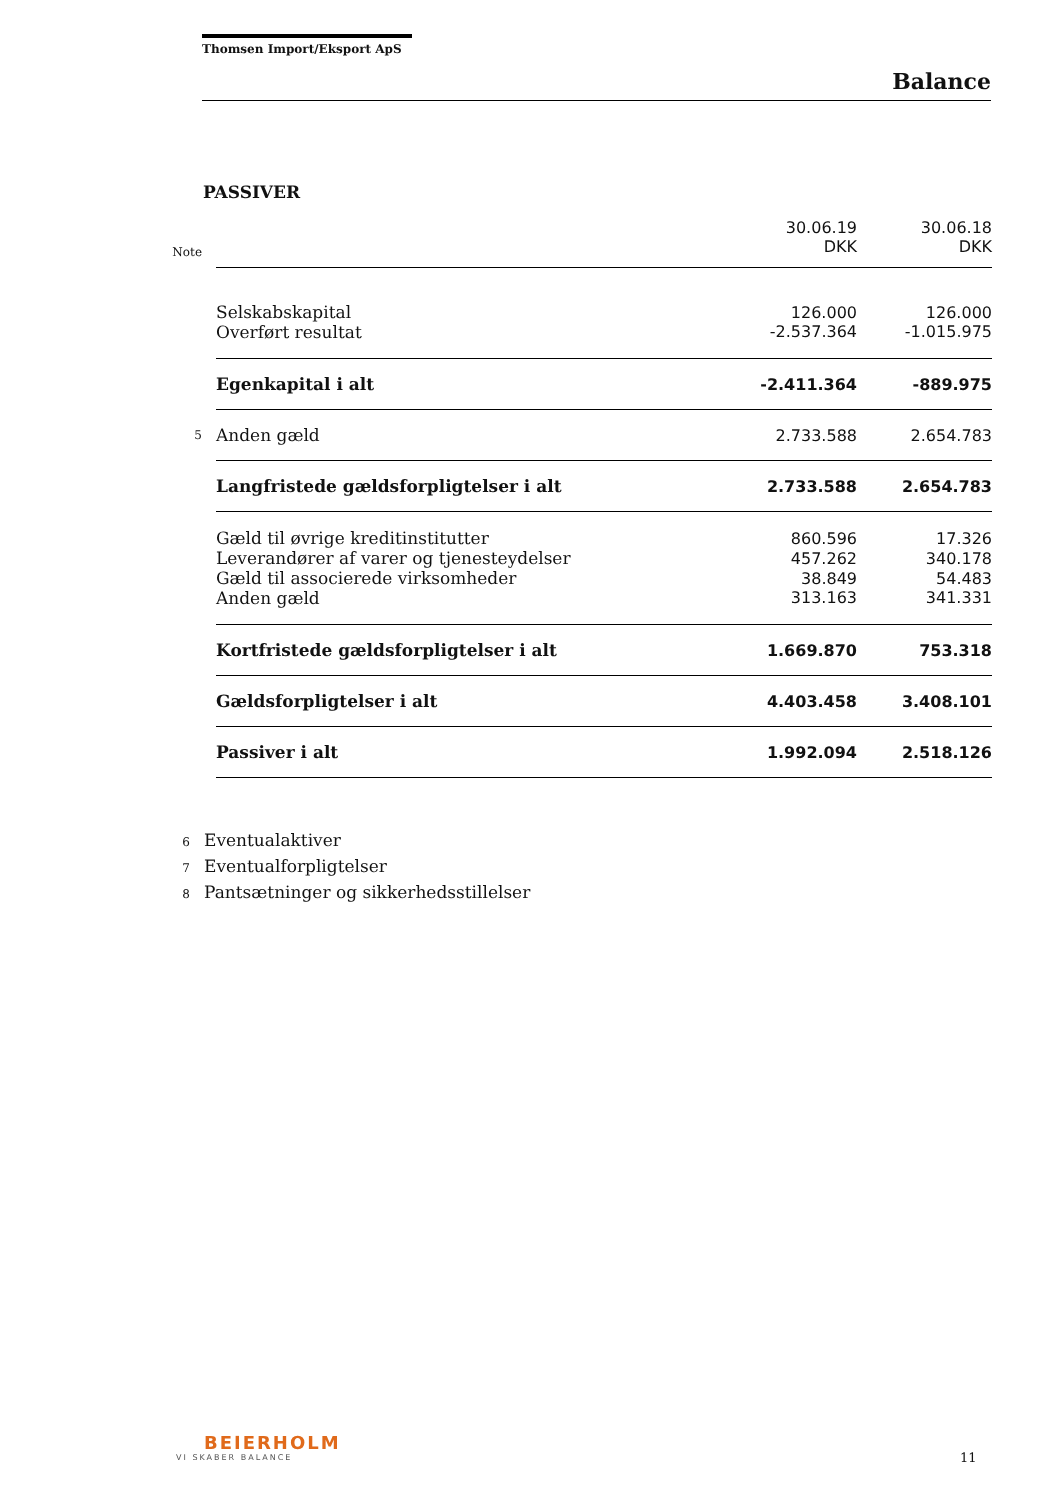Thomsen Import/Eksport ApS
Balance
PASSIVER
| | | 30.06.19 | 30.06.18 |
| --- | --- | --- | --- |
| Note | | DKK | DKK |
| | Selskabskapital | 126.000 | 126.000 |
| | Overført resultat | -2.537.364 | -1.015.975 |
| | Egenkapital i alt | -2.411.364 | -889.975 |
| 5 | Anden gæld | 2.733.588 | 2.654.783 |
| | Langfristede gældsforpligtelser i alt | 2.733.588 | 2.654.783 |
| | Gæld til øvrige kreditinstitutter | 860.596 | 17.326 |
| | Leverandører af varer og tjenesteydelser | 457.262 | 340.178 |
| | Gæld til associerede virksomheder | 38.849 | 54.483 |
| | Anden gæld | 313.163 | 341.331 |
| | Kortfristede gældsforpligtelser i alt | 1.669.870 | 753.318 |
| | Gældsforpligtelser i alt | 4.403.458 | 3.408.101 |
| | Passiver i alt | 1.992.094 | 2.518.126 |
6 Eventualaktiver
7 Eventualforpligtelser
8 Pantsætninger og sikkerhedsstillelser
BEIERHOLM
VI SKABER BALANCE
11